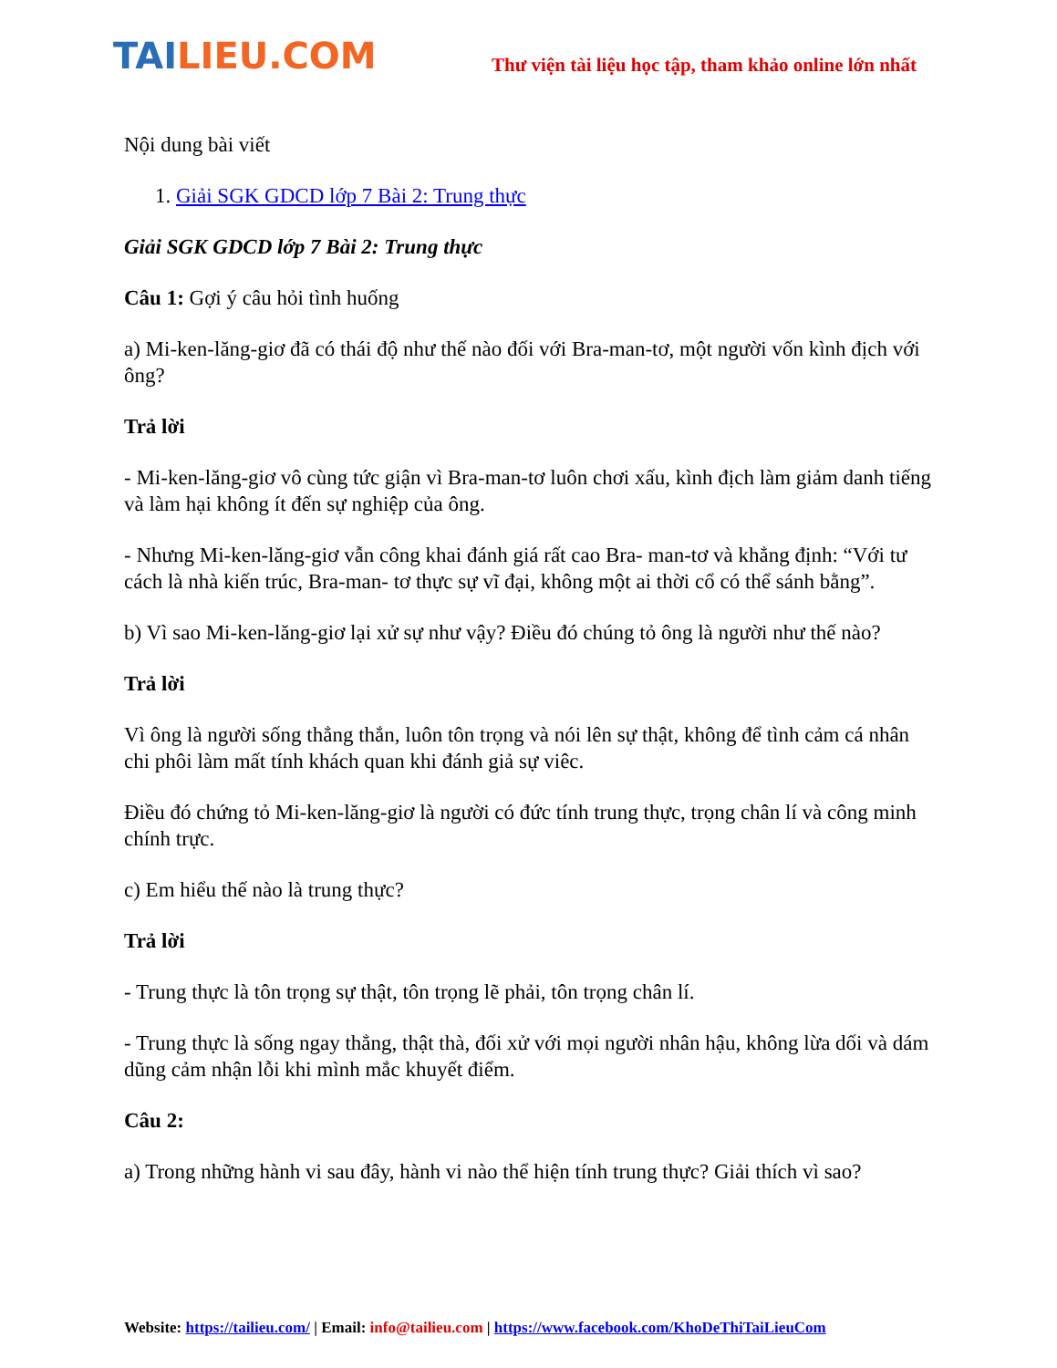TAILIEU.COM
Thư viện tài liệu học tập, tham khảo online lớn nhất
Nội dung bài viết
1. Giải SGK GDCD lớp 7 Bài 2: Trung thực
Giải SGK GDCD lớp 7 Bài 2: Trung thực
Câu 1: Gợi ý câu hỏi tình huống
a) Mi-ken-lăng-giơ đã có thái độ như thế nào đối với Bra-man-tơ, một người vốn kình địch với ông?
Trả lời
- Mi-ken-lăng-giơ vô cùng tức giận vì Bra-man-tơ luôn chơi xấu, kình địch làm giảm danh tiếng và làm hại không ít đến sự nghiệp của ông.
- Nhưng Mi-ken-lăng-giơ vẫn công khai đánh giá rất cao Bra- man-tơ và khẳng định: “Với tư cách là nhà kiến trúc, Bra-man- tơ thực sự vĩ đại, không một ai thời cổ có thể sánh bằng”.
b) Vì sao Mi-ken-lăng-giơ lại xử sự như vậy? Điều đó chúng tỏ ông là người như thế nào?
Trả lời
Vì ông là người sống thẳng thắn, luôn tôn trọng và nói lên sự thật, không để tình cảm cá nhân chi phôi làm mất tính khách quan khi đánh giả sự viêc.
Điều đó chứng tỏ Mi-ken-lăng-giơ là người có đức tính trung thực, trọng chân lí và công minh chính trực.
c) Em hiểu thế nào là trung thực?
Trả lời
- Trung thực là tôn trọng sự thật, tôn trọng lẽ phải, tôn trọng chân lí.
- Trung thực là sống ngay thẳng, thật thà, đối xử với mọi người nhân hậu, không lừa dối và dám dũng cảm nhận lỗi khi mình mắc khuyết điểm.
Câu 2:
a) Trong những hành vi sau đây, hành vi nào thể hiện tính trung thực? Giải thích vì sao?
Website: https://tailieu.com/ | Email: info@tailieu.com | https://www.facebook.com/KhoDeThiTaiLieuCom